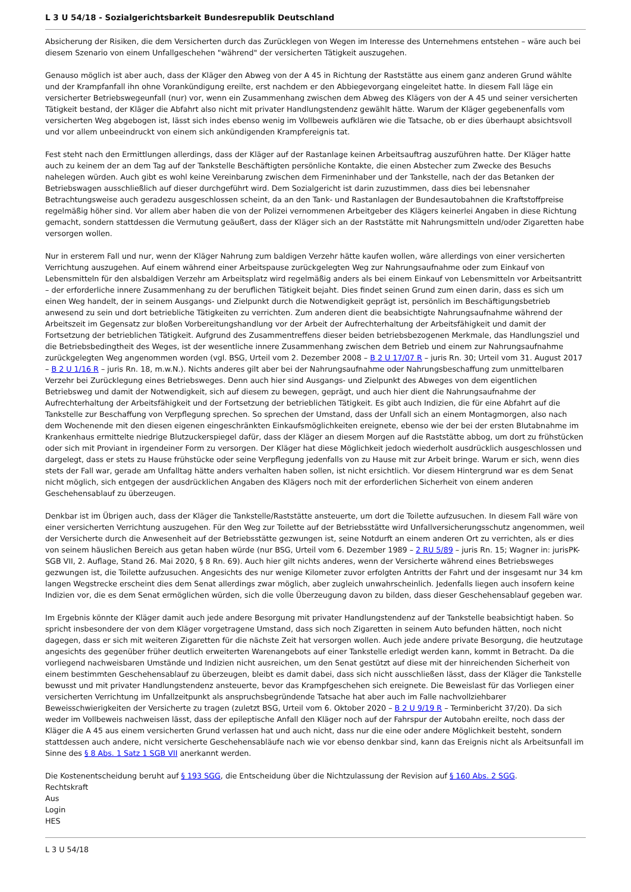L 3 U 54/18 - Sozialgerichtsbarkeit Bundesrepublik Deutschland
Absicherung der Risiken, die dem Versicherten durch das Zurücklegen von Wegen im Interesse des Unternehmens entstehen – wäre auch bei diesem Szenario von einem Unfallgeschehen "während" der versicherten Tätigkeit auszugehen.
Genauso möglich ist aber auch, dass der Kläger den Abweg von der A 45 in Richtung der Raststätte aus einem ganz anderen Grund wählte und der Krampfanfall ihn ohne Vorankündigung ereilte, erst nachdem er den Abbiegevorgang eingeleitet hatte. In diesem Fall läge ein versicherter Betriebswegeunfall (nur) vor, wenn ein Zusammenhang zwischen dem Abweg des Klägers von der A 45 und seiner versicherten Tätigkeit bestand, der Kläger die Abfahrt also nicht mit privater Handlungstendenz gewählt hätte. Warum der Kläger gegebenenfalls vom versicherten Weg abgebogen ist, lässt sich indes ebenso wenig im Vollbeweis aufklären wie die Tatsache, ob er dies überhaupt absichtsvoll und vor allem unbeeindruckt von einem sich ankündigenden Krampfereignis tat.
Fest steht nach den Ermittlungen allerdings, dass der Kläger auf der Rastanlage keinen Arbeitsauftrag auszuführen hatte. Der Kläger hatte auch zu keinem der an dem Tag auf der Tankstelle Beschäftigten persönliche Kontakte, die einen Abstecher zum Zwecke des Besuchs nahelegen würden. Auch gibt es wohl keine Vereinbarung zwischen dem Firmeninhaber und der Tankstelle, nach der das Betanken der Betriebswagen ausschließlich auf dieser durchgeführt wird. Dem Sozialgericht ist darin zuzustimmen, dass dies bei lebensnaher Betrachtungsweise auch geradezu ausgeschlossen scheint, da an den Tank- und Rastanlagen der Bundesautobahnen die Kraftstoffpreise regelmäßig höher sind. Vor allem aber haben die von der Polizei vernommenen Arbeitgeber des Klägers keinerlei Angaben in diese Richtung gemacht, sondern stattdessen die Vermutung geäußert, dass der Kläger sich an der Raststätte mit Nahrungsmitteln und/oder Zigaretten habe versorgen wollen.
Nur in ersterem Fall und nur, wenn der Kläger Nahrung zum baldigen Verzehr hätte kaufen wollen, wäre allerdings von einer versicherten Verrichtung auszugehen. Auf einem während einer Arbeitspause zurückgelegten Weg zur Nahrungsaufnahme oder zum Einkauf von Lebensmitteln für den alsbaldigen Verzehr am Arbeitsplatz wird regelmäßig anders als bei einem Einkauf von Lebensmitteln vor Arbeitsantritt – der erforderliche innere Zusammenhang zu der beruflichen Tätigkeit bejaht. Dies findet seinen Grund zum einen darin, dass es sich um einen Weg handelt, der in seinem Ausgangs- und Zielpunkt durch die Notwendigkeit geprägt ist, persönlich im Beschäftigungsbetrieb anwesend zu sein und dort betriebliche Tätigkeiten zu verrichten. Zum anderen dient die beabsichtigte Nahrungsaufnahme während der Arbeitszeit im Gegensatz zur bloßen Vorbereitungshandlung vor der Arbeit der Aufrechterhaltung der Arbeitsfähigkeit und damit der Fortsetzung der betrieblichen Tätigkeit. Aufgrund des Zusammentreffens dieser beiden betriebsbezogenen Merkmale, das Handlungsziel und die Betriebsbedingtheit des Weges, ist der wesentliche innere Zusammenhang zwischen dem Betrieb und einem zur Nahrungsaufnahme zurückgelegten Weg angenommen worden (vgl. BSG, Urteil vom 2. Dezember 2008 – B 2 U 17/07 R – juris Rn. 30; Urteil vom 31. August 2017 – B 2 U 1/16 R – juris Rn. 18, m.w.N.). Nichts anderes gilt aber bei der Nahrungsaufnahme oder Nahrungsbeschaffung zum unmittelbaren Verzehr bei Zurücklegung eines Betriebsweges. Denn auch hier sind Ausgangs- und Zielpunkt des Abweges von dem eigentlichen Betriebsweg und damit der Notwendigkeit, sich auf diesem zu bewegen, geprägt, und auch hier dient die Nahrungsaufnahme der Aufrechterhaltung der Arbeitsfähigkeit und der Fortsetzung der betrieblichen Tätigkeit. Es gibt auch Indizien, die für eine Abfahrt auf die Tankstelle zur Beschaffung von Verpflegung sprechen. So sprechen der Umstand, dass der Unfall sich an einem Montagmorgen, also nach dem Wochenende mit den diesen eigenen eingeschränkten Einkaufsmöglichkeiten ereignete, ebenso wie der bei der ersten Blutabnahme im Krankenhaus ermittelte niedrige Blutzuckerspiegel dafür, dass der Kläger an diesem Morgen auf die Raststätte abbog, um dort zu frühstücken oder sich mit Proviant in irgendeiner Form zu versorgen. Der Kläger hat diese Möglichkeit jedoch wiederholt ausdrücklich ausgeschlossen und dargelegt, dass er stets zu Hause frühstücke oder seine Verpflegung jedenfalls von zu Hause mit zur Arbeit bringe. Warum er sich, wenn dies stets der Fall war, gerade am Unfalltag hätte anders verhalten haben sollen, ist nicht ersichtlich. Vor diesem Hintergrund war es dem Senat nicht möglich, sich entgegen der ausdrücklichen Angaben des Klägers noch mit der erforderlichen Sicherheit von einem anderen Geschehensablauf zu überzeugen.
Denkbar ist im Übrigen auch, dass der Kläger die Tankstelle/Raststätte ansteuerte, um dort die Toilette aufzusuchen. In diesem Fall wäre von einer versicherten Verrichtung auszugehen. Für den Weg zur Toilette auf der Betriebsstätte wird Unfallversicherungsschutz angenommen, weil der Versicherte durch die Anwesenheit auf der Betriebsstätte gezwungen ist, seine Notdurft an einem anderen Ort zu verrichten, als er dies von seinem häuslichen Bereich aus getan haben würde (nur BSG, Urteil vom 6. Dezember 1989 – 2 RU 5/89 – juris Rn. 15; Wagner in: jurisPK-SGB VII, 2. Auflage, Stand 26. Mai 2020, § 8 Rn. 69). Auch hier gilt nichts anderes, wenn der Versicherte während eines Betriebsweges gezwungen ist, die Toilette aufzusuchen. Angesichts des nur wenige Kilometer zuvor erfolgten Antritts der Fahrt und der insgesamt nur 34 km langen Wegstrecke erscheint dies dem Senat allerdings zwar möglich, aber zugleich unwahrscheinlich. Jedenfalls liegen auch insofern keine Indizien vor, die es dem Senat ermöglichen würden, sich die volle Überzeugung davon zu bilden, dass dieser Geschehensablauf gegeben war.
Im Ergebnis könnte der Kläger damit auch jede andere Besorgung mit privater Handlungstendenz auf der Tankstelle beabsichtigt haben. So spricht insbesondere der von dem Kläger vorgetragene Umstand, dass sich noch Zigaretten in seinem Auto befunden hätten, noch nicht dagegen, dass er sich mit weiteren Zigaretten für die nächste Zeit hat versorgen wollen. Auch jede andere private Besorgung, die heutzutage angesichts des gegenüber früher deutlich erweiterten Warenangebots auf einer Tankstelle erledigt werden kann, kommt in Betracht. Da die vorliegend nachweisbaren Umstände und Indizien nicht ausreichen, um den Senat gestützt auf diese mit der hinreichenden Sicherheit von einem bestimmten Geschehensablauf zu überzeugen, bleibt es damit dabei, dass sich nicht ausschließen lässt, dass der Kläger die Tankstelle bewusst und mit privater Handlungstendenz ansteuerte, bevor das Krampfgeschehen sich ereignete. Die Beweislast für das Vorliegen einer versicherten Verrichtung im Unfallzeitpunkt als anspruchsbegründende Tatsache hat aber auch im Falle nachvollziehbarer Beweisschwierigkeiten der Versicherte zu tragen (zuletzt BSG, Urteil vom 6. Oktober 2020 – B 2 U 9/19 R – Terminbericht 37/20). Da sich weder im Vollbeweis nachweisen lässt, dass der epileptische Anfall den Kläger noch auf der Fahrspur der Autobahn ereilte, noch dass der Kläger die A 45 aus einem versicherten Grund verlassen hat und auch nicht, dass nur die eine oder andere Möglichkeit besteht, sondern stattdessen auch andere, nicht versicherte Geschehensabläufe nach wie vor ebenso denkbar sind, kann das Ereignis nicht als Arbeitsunfall im Sinne des § 8 Abs. 1 Satz 1 SGB VII anerkannt werden.
Die Kostenentscheidung beruht auf § 193 SGG, die Entscheidung über die Nichtzulassung der Revision auf § 160 Abs. 2 SGG.
Rechtskraft
Aus
Login
HES
L 3 U 54/18